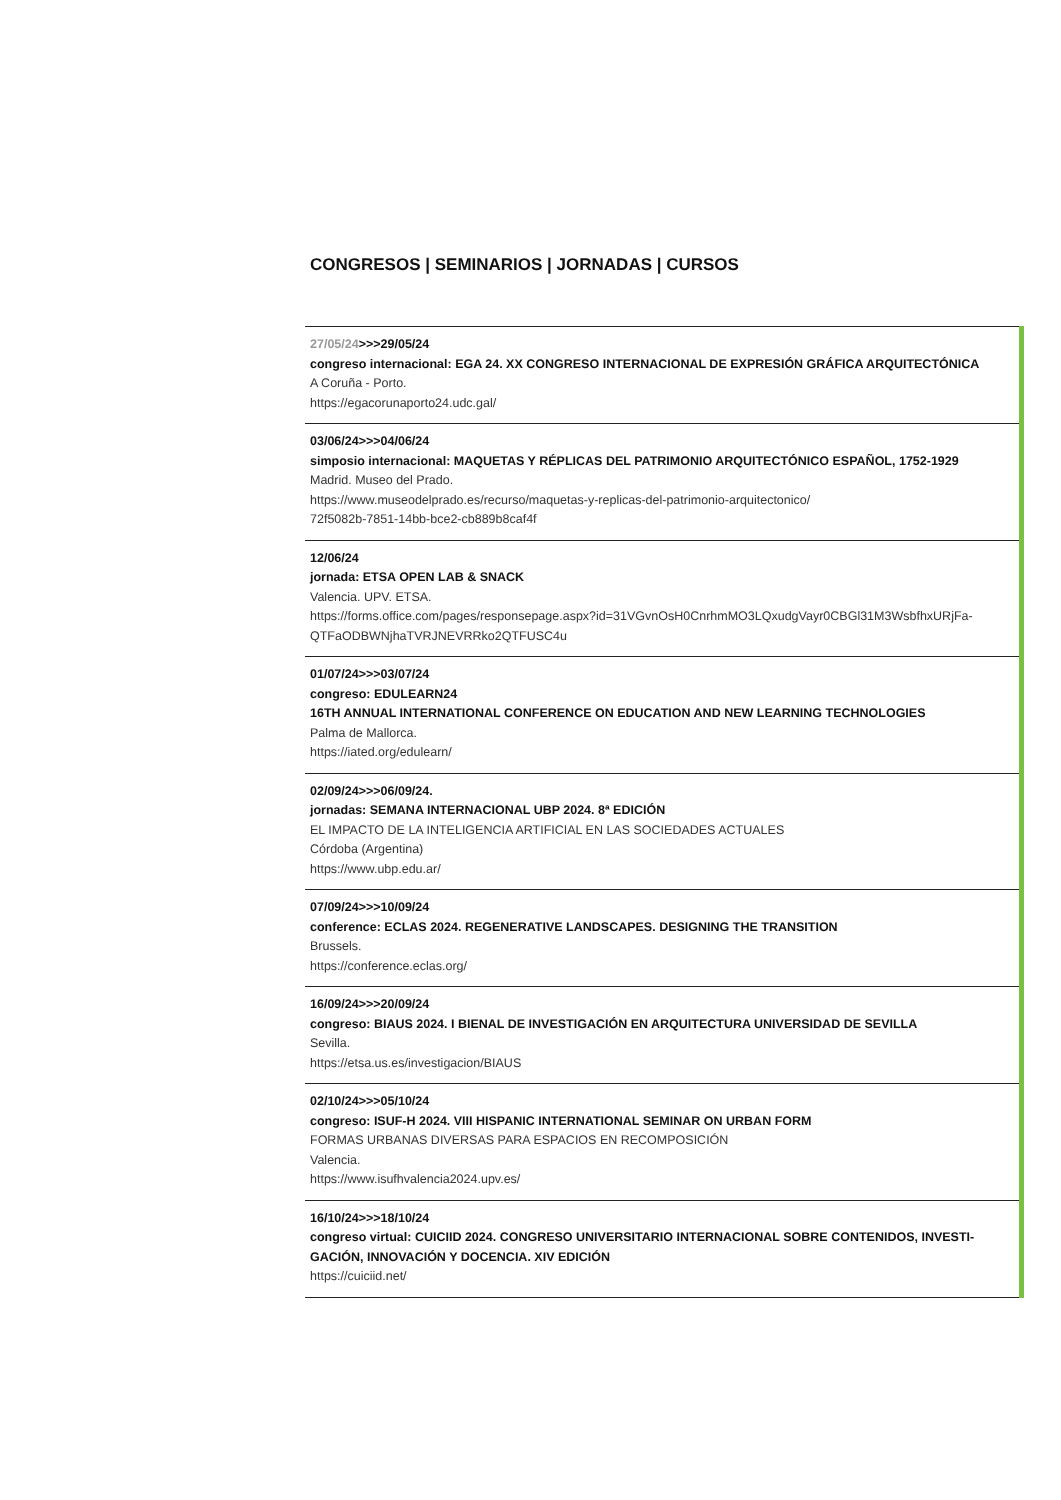CONGRESOS | SEMINARIOS | JORNADAS | CURSOS
27/05/24>>>29/05/24
congreso internacional: EGA 24. XX CONGRESO INTERNACIONAL DE EXPRESIÓN GRÁFICA ARQUITECTÓNICA
A Coruña - Porto.
https://egacorunaporto24.udc.gal/
03/06/24>>>04/06/24
simposio internacional: MAQUETAS Y RÉPLICAS DEL PATRIMONIO ARQUITECTÓNICO ESPAÑOL, 1752-1929
Madrid. Museo del Prado.
https://www.museodelprado.es/recurso/maquetas-y-replicas-del-patrimonio-arquitectonico/
72f5082b-7851-14bb-bce2-cb889b8caf4f
12/06/24
jornada: ETSA OPEN LAB & SNACK
Valencia. UPV. ETSA.
https://forms.office.com/pages/responsepage.aspx?id=31VGvnOsH0CnrhmMO3LQxudgVayr0CBGl31M3WsbfhxURjFa-
QTFaODBWNjhaTVRJNEVRRko2QTFUSC4u
01/07/24>>>03/07/24
congreso: EDULEARN24
16TH ANNUAL INTERNATIONAL CONFERENCE ON EDUCATION AND NEW LEARNING TECHNOLOGIES
Palma de Mallorca.
https://iated.org/edulearn/
02/09/24>>>06/09/24.
jornadas: SEMANA INTERNACIONAL UBP 2024. 8ª EDICIÓN
EL IMPACTO DE LA INTELIGENCIA ARTIFICIAL EN LAS SOCIEDADES ACTUALES
Córdoba (Argentina)
https://www.ubp.edu.ar/
07/09/24>>>10/09/24
conference: ECLAS 2024. REGENERATIVE LANDSCAPES. DESIGNING THE TRANSITION
Brussels.
https://conference.eclas.org/
16/09/24>>>20/09/24
congreso: BIAUS 2024. I BIENAL DE INVESTIGACIÓN EN ARQUITECTURA UNIVERSIDAD DE SEVILLA
Sevilla.
https://etsa.us.es/investigacion/BIAUS
02/10/24>>>05/10/24
congreso: ISUF-H 2024. VIII HISPANIC INTERNATIONAL SEMINAR ON URBAN FORM
FORMAS URBANAS DIVERSAS PARA ESPACIOS EN RECOMPOSICIÓN
Valencia.
https://www.isufhvalencia2024.upv.es/
16/10/24>>>18/10/24
congreso virtual: CUICIID 2024. CONGRESO UNIVERSITARIO INTERNACIONAL SOBRE CONTENIDOS, INVESTI-
GACIÓN, INNOVACIÓN Y DOCENCIA. XIV EDICIÓN
https://cuiciid.net/